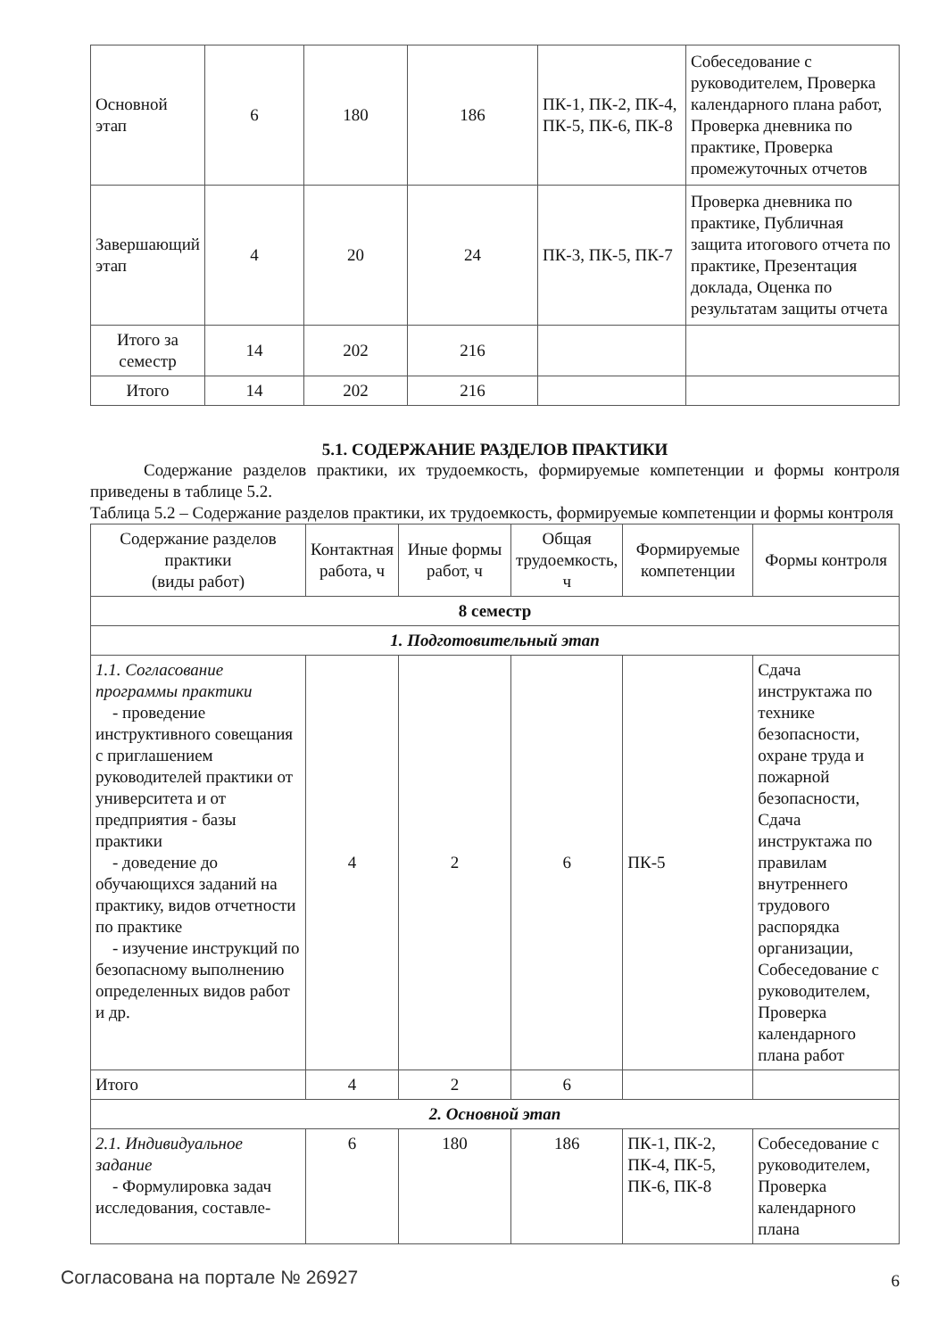| Основной этап | 6 | 180 | 186 | ПК-1, ПК-2, ПК-4, ПК-5, ПК-6, ПК-8 | Собеседование с руководителем, Проверка календарного плана работ, Проверка дневника по практике, Проверка промежуточных отчетов |
| Завершающий этап | 4 | 20 | 24 | ПК-3, ПК-5, ПК-7 | Проверка дневника по практике, Публичная защита итогового отчета по практике, Презентация доклада, Оценка по результатам защиты отчета |
| Итого за семестр | 14 | 202 | 216 | | |
| Итого | 14 | 202 | 216 | | |
5.1. СОДЕРЖАНИЕ РАЗДЕЛОВ ПРАКТИКИ
Содержание разделов практики, их трудоемкость, формируемые компетенции и формы контроля приведены в таблице 5.2.
Таблица 5.2 – Содержание разделов практики, их трудоемкость, формируемые компетенции и формы контроля
| Содержание разделов практики (виды работ) | Контактная работа, ч | Иные формы работ, ч | Общая трудоемкость, ч | Формируемые компетенции | Формы контроля |
| --- | --- | --- | --- | --- | --- |
| 8 семестр | | | | | |
| 1. Подготовительный этап | | | | | |
| 1.1. Согласование программы практики - проведение инструктивного совещания с приглашением руководителей практики от университета и от предприятия - базы практики - доведение до обучающихся заданий на практику, видов отчетности по практике - изучение инструкций по безопасному выполнению определенных видов работ и др. | 4 | 2 | 6 | ПК-5 | Сдача инструктажа по технике безопасности, охране труда и пожарной безопасности, Сдача инструктажа по правилам внутреннего трудового распорядка организации, Собеседование с руководителем, Проверка календарного плана работ |
| Итого | 4 | 2 | 6 | | |
| 2. Основной этап | | | | | |
| 2.1. Индивидуальное задание - Формулировка задач исследования, составле- | 6 | 180 | 186 | ПК-1, ПК-2, ПК-4, ПК-5, ПК-6, ПК-8 | Собеседование с руководителем, Проверка календарного плана |
Согласована на портале № 26927 6